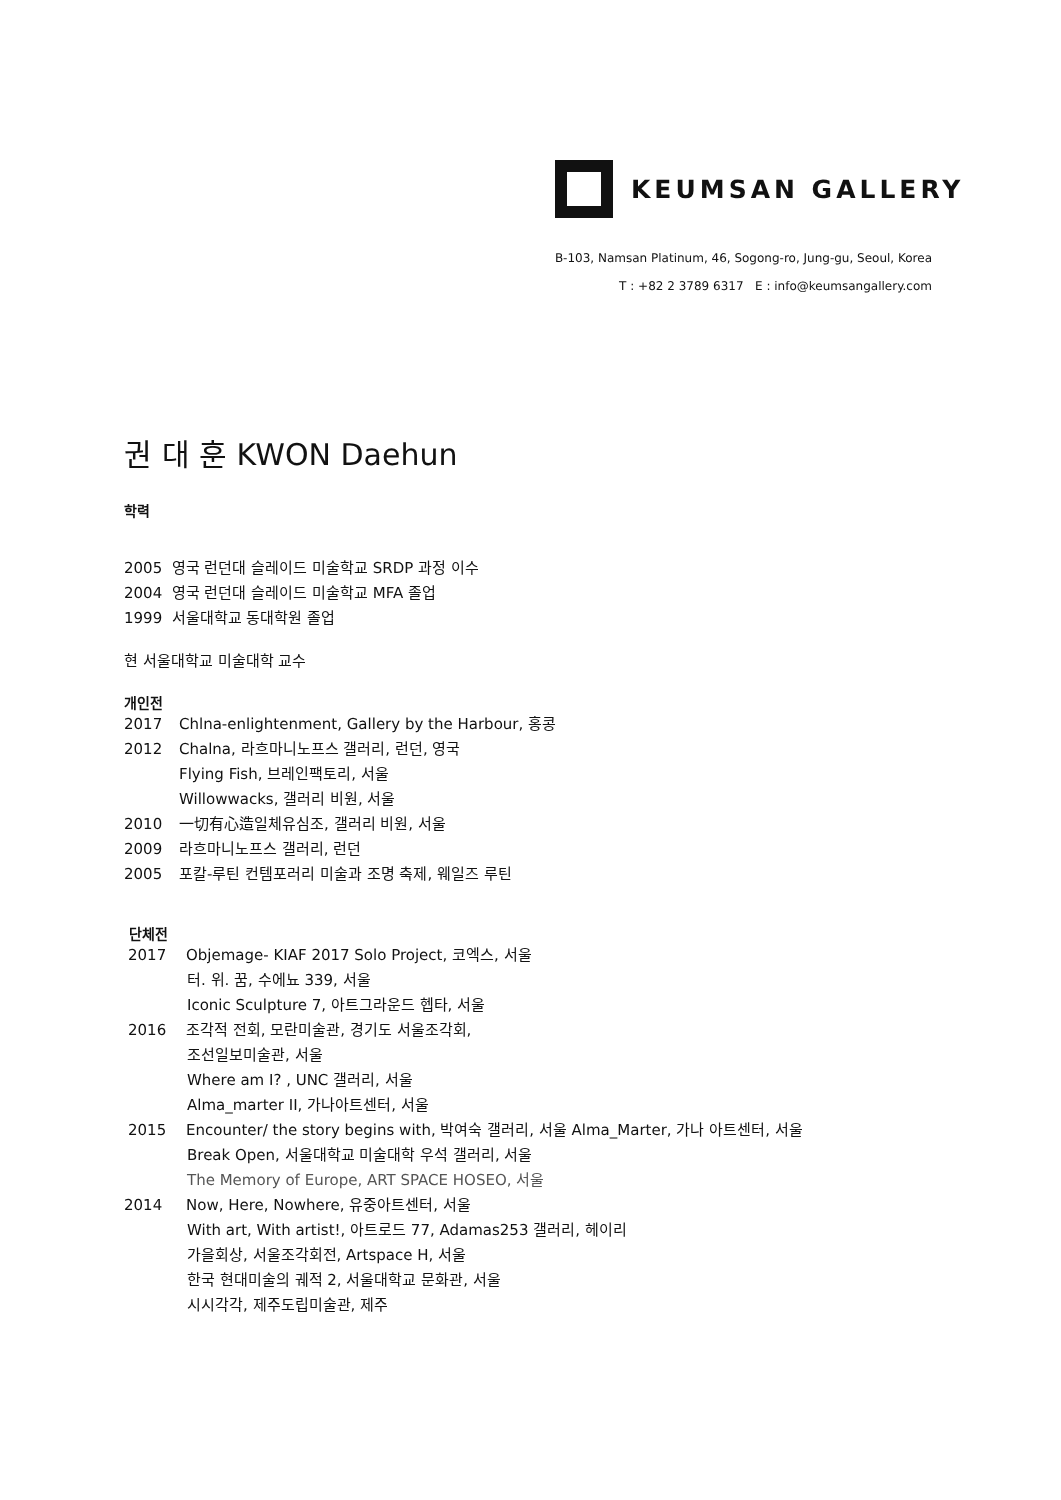KEUMSAN GALLERY
B-103, Namsan Platinum, 46, Sogong-ro, Jung-gu, Seoul, Korea
T : +82 2 3789 6317 E : info@keumsangallery.com
권 대 훈 KWON Daehun
학력
2005 영국 런던대 슬레이드 미술학교 SRDP 과정 이수
2004 영국 런던대 슬레이드 미술학교 MFA 졸업
1999 서울대학교 동대학원 졸업
현 서울대학교 미술대학 교수
개인전
2017 Chlna-enlightenment, Gallery by the Harbour, 홍콩
2012 Chalna, 라흐마니노프스 갤러리, 런던, 영국
Flying Fish, 브레인팩토리, 서울
Willowwacks, 갤러리 비원, 서울
2010 一切有心造일체유심조, 갤러리 비원, 서울
2009 라흐마니노프스 갤러리, 런던
2005 포칼-루틴 컨템포러리 미술과 조명 축제, 웨일즈 루틴
단체전
2017 Objemage- KIAF 2017 Solo Project, 코엑스, 서울
터. 위. 꿈, 수에뇨 339, 서울
Iconic Sculpture 7, 아트그라운드 헵타, 서울
2016 조각적 전회, 모란미술관, 경기도 서울조각회,
조선일보미술관, 서울
Where am I? , UNC 갤러리, 서울
Alma_marter II, 가나아트센터, 서울
2015 Encounter/ the story begins with, 박여숙 갤러리, 서울 Alma_Marter, 가나 아트센터, 서울
Break Open, 서울대학교 미술대학 우석 갤러리, 서울
The Memory of Europe, ART SPACE HOSEO, 서울
2014 Now, Here, Nowhere, 유중아트센터, 서울
With art, With artist!, 아트로드 77, Adamas253 갤러리, 헤이리
가을회상, 서울조각회전, Artspace H, 서울
한국 현대미술의 궤적 2, 서울대학교 문화관, 서울
시시각각, 제주도립미술관, 제주